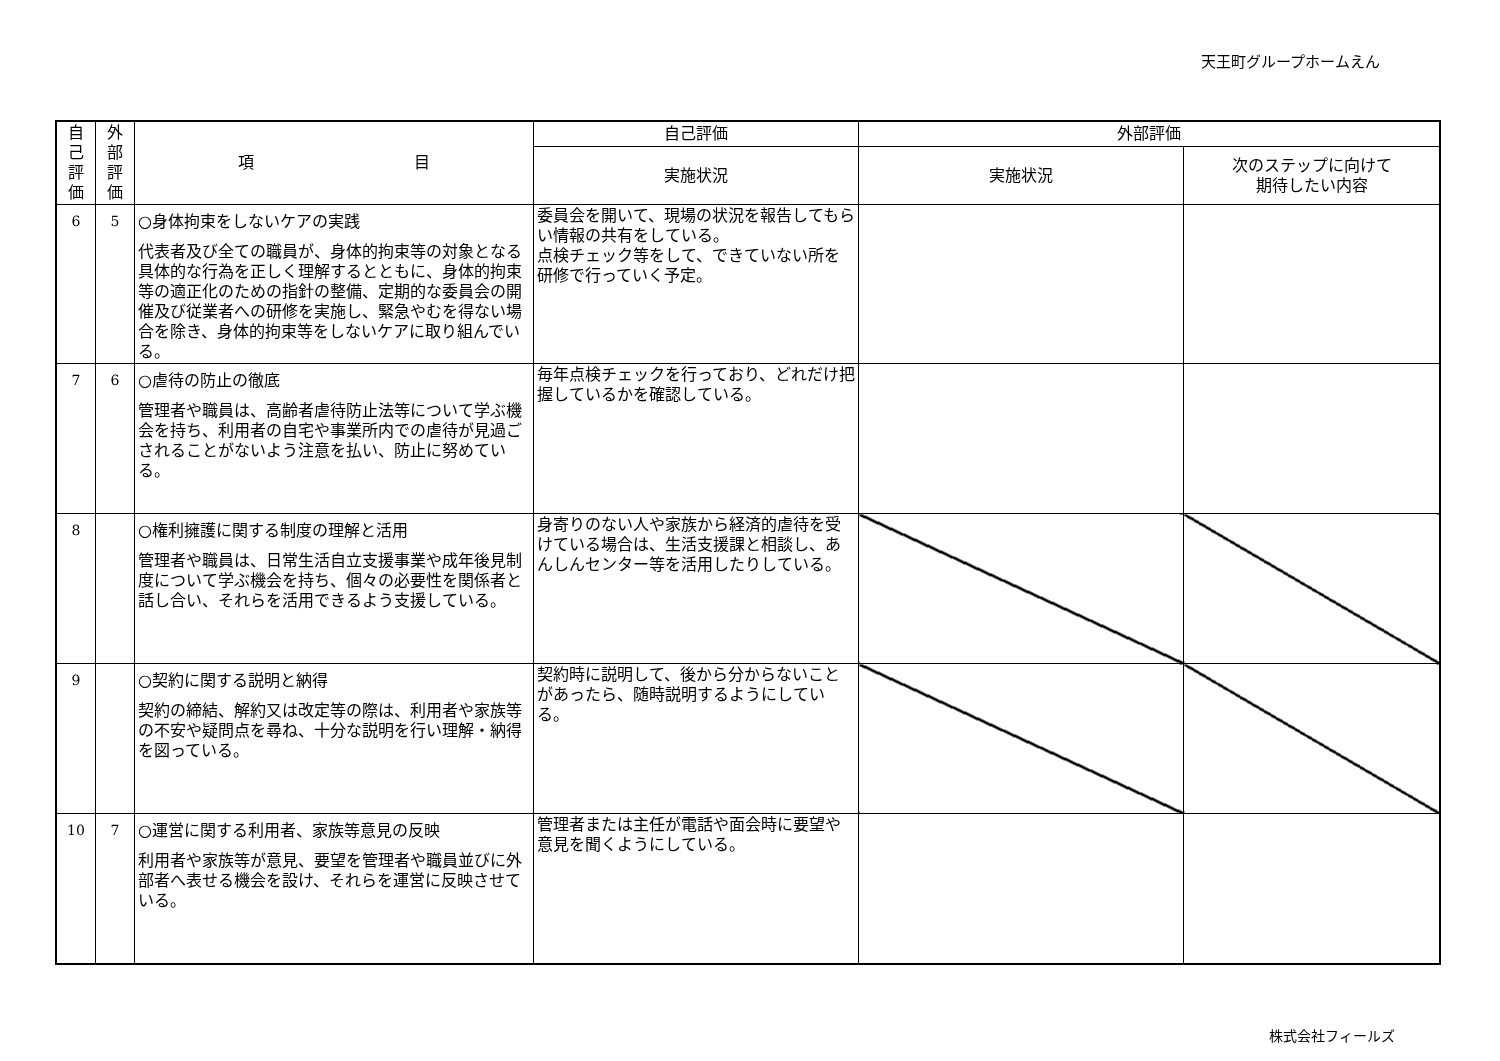天王町グループホームえん
| 自 己 評 価 | 外 部 評 価 | 項 目 | 自己評価 | 外部評価 | |
| --- | --- | --- | --- | --- | --- |
| | | | 実施状況 | 実施状況 | 次のステップに向けて 期待したい内容 |
| 6 | 5 | ○身体拘束をしないケアの実践 代表者及び全ての職員が、身体的拘束等の対象となる具体的な行為を正しく理解するとともに、身体的拘束等の適正化のための指針の整備、定期的な委員会の開催及び従業者への研修を実施し、緊急やむを得ない場合を除き、身体的拘束等をしないケアに取り組んでいる。 | 委員会を開いて、現場の状況を報告してもらい情報の共有をしている。 点検チェック等をして、できていない所を研修で行っていく予定。 | | |
| 7 | 6 | ○虐待の防止の徹底 管理者や職員は、高齢者虐待防止法等について学ぶ機会を持ち、利用者の自宅や事業所内での虐待が見過ごされることがないよう注意を払い、防止に努めている。 | 毎年点検チェックを行っており、どれだけ把握しているかを確認している。 | | |
| 8 | | ○権利擁護に関する制度の理解と活用 管理者や職員は、日常生活自立支援事業や成年後見制度について学ぶ機会を持ち、個々の必要性を関係者と話し合い、それらを活用できるよう支援している。 | 身寄りのない人や家族から経済的虐待を受けている場合は、生活支援課と相談し、あんしんセンター等を活用したりしている。 | | |
| 9 | | ○契約に関する説明と納得 契約の締結、解約又は改定等の際は、利用者や家族等の不安や疑問点を尋ね、十分な説明を行い理解・納得を図っている。 | 契約時に説明して、後から分からないことがあったら、随時説明するようにしている。 | | |
| 10 | 7 | ○運営に関する利用者、家族等意見の反映 利用者や家族等が意見、要望を管理者や職員並びに外部者へ表せる機会を設け、それらを運営に反映させている。 | 管理者または主任が電話や面会時に要望や意見を聞くようにしている。 | | |
株式会社フィールズ